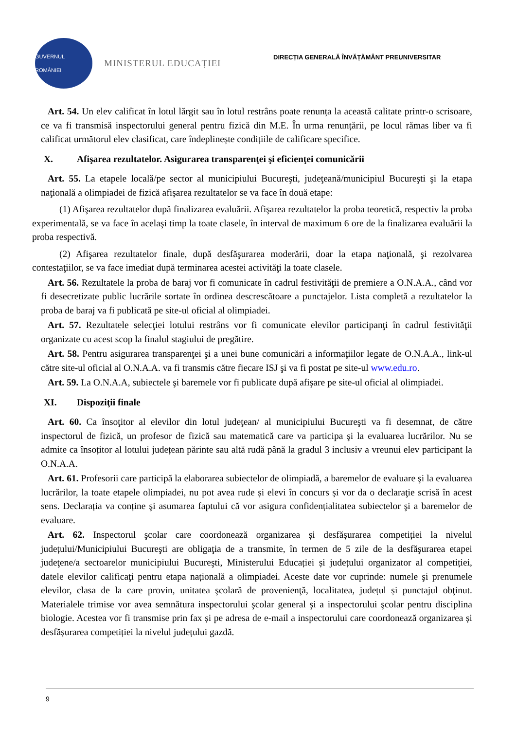GUVERNUL ROMÂNIEI
MINISTERUL EDUCAȚIEI
DIRECȚIA GENERALĂ ÎNVĂȚĂMÂNT PREUNIVERSITAR
Art. 54. Un elev calificat în lotul lărgit sau în lotul restrâns poate renunța la această calitate printr-o scrisoare, ce va fi transmisă inspectorului general pentru fizică din M.E. În urma renunțării, pe locul rămas liber va fi calificat următorul elev clasificat, care îndeplinește condițiile de calificare specifice.
X. Afişarea rezultatelor. Asigurarea transparenţei şi eficienţei comunicării
Art. 55. La etapele locală/pe sector al municipiului Bucureşti, judeţeană/municipiul Bucureşti şi la etapa naţională a olimpiadei de fizică afișarea rezultatelor se va face în două etape:
(1) Afişarea rezultatelor după finalizarea evaluării. Afişarea rezultatelor la proba teoretică, respectiv la proba experimentală, se va face în acelaşi timp la toate clasele, în interval de maximum 6 ore de la finalizarea evaluării la proba respectivă.
(2) Afişarea rezultatelor finale, după desfăşurarea moderării, doar la etapa naţională, şi rezolvarea contestaţiilor, se va face imediat după terminarea acestei activităţi la toate clasele.
Art. 56. Rezultatele la proba de baraj vor fi comunicate în cadrul festivităţii de premiere a O.N.A.A., când vor fi desecretizate public lucrările sortate în ordinea descrescătoare a punctajelor. Lista completă a rezultatelor la proba de baraj va fi publicată pe site-ul oficial al olimpiadei.
Art. 57. Rezultatele selecţiei lotului restrâns vor fi comunicate elevilor participanţi în cadrul festivităţii organizate cu acest scop la finalul stagiului de pregătire.
Art. 58. Pentru asigurarea transparenţei şi a unei bune comunicări a informaţiilor legate de O.N.A.A., link-ul către site-ul oficial al O.N.A.A. va fi transmis către fiecare ISJ şi va fi postat pe site-ul www.edu.ro.
Art. 59. La O.N.A.A, subiectele şi baremele vor fi publicate după afişare pe site-ul oficial al olimpiadei.
XI. Dispoziţii finale
Art. 60. Ca însoţitor al elevilor din lotul judeţean/ al municipiului Bucureşti va fi desemnat, de către inspectorul de fizică, un profesor de fizică sau matematică care va participa şi la evaluarea lucrărilor. Nu se admite ca însoțitor al lotului județean părinte sau altă rudă până la gradul 3 inclusiv a vreunui elev participant la O.N.A.A.
Art. 61. Profesorii care participă la elaborarea subiectelor de olimpiadă, a baremelor de evaluare şi la evaluarea lucrărilor, la toate etapele olimpiadei, nu pot avea rude și elevi în concurs și vor da o declaraţie scrisă în acest sens. Declarația va conține şi asumarea faptului că vor asigura confidențialitatea subiectelor şi a baremelor de evaluare.
Art. 62. Inspectorul şcolar care coordonează organizarea și desfășurarea competiției la nivelul județului/Municipiului Bucureşti are obligaţia de a transmite, în termen de 5 zile de la desfăşurarea etapei judeţene/a sectoarelor municipiului Bucureşti, Ministerului Educației și județului organizator al competiției, datele elevilor calificaţi pentru etapa națională a olimpiadei. Aceste date vor cuprinde: numele şi prenumele elevilor, clasa de la care provin, unitatea şcolară de provenienţă, localitatea, județul și punctajul obţinut. Materialele trimise vor avea semnătura inspectorului şcolar general şi a inspectorului şcolar pentru disciplina biologie. Acestea vor fi transmise prin fax și pe adresa de e-mail a inspectorului care coordonează organizarea și desfășurarea competiției la nivelul județului gazdă.
9